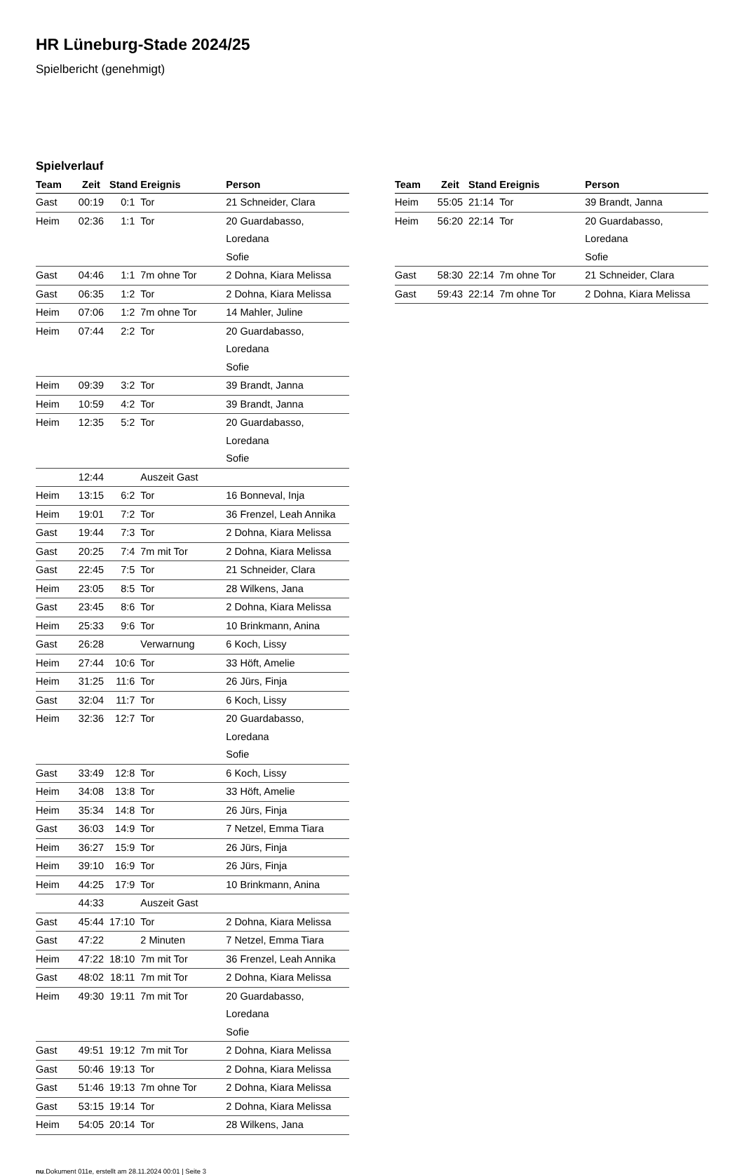HR Lüneburg-Stade 2024/25
Spielbericht (genehmigt)
Spielverlauf
| Team | Zeit | Stand | Ereignis | Person |
| --- | --- | --- | --- | --- |
| Gast | 00:19 | 0:1 | Tor | 21 Schneider, Clara |
| Heim | 02:36 | 1:1 | Tor | 20 Guardabasso, Loredana Sofie |
| Gast | 04:46 | 1:1 | 7m ohne Tor | 2 Dohna, Kiara Melissa |
| Gast | 06:35 | 1:2 | Tor | 2 Dohna, Kiara Melissa |
| Heim | 07:06 | 1:2 | 7m ohne Tor | 14 Mahler, Juline |
| Heim | 07:44 | 2:2 | Tor | 20 Guardabasso, Loredana Sofie |
| Heim | 09:39 | 3:2 | Tor | 39 Brandt, Janna |
| Heim | 10:59 | 4:2 | Tor | 39 Brandt, Janna |
| Heim | 12:35 | 5:2 | Tor | 20 Guardabasso, Loredana Sofie |
| | 12:44 | | Auszeit Gast | |
| Heim | 13:15 | 6:2 | Tor | 16 Bonneval, Inja |
| Heim | 19:01 | 7:2 | Tor | 36 Frenzel, Leah Annika |
| Gast | 19:44 | 7:3 | Tor | 2 Dohna, Kiara Melissa |
| Gast | 20:25 | 7:4 | 7m mit Tor | 2 Dohna, Kiara Melissa |
| Gast | 22:45 | 7:5 | Tor | 21 Schneider, Clara |
| Heim | 23:05 | 8:5 | Tor | 28 Wilkens, Jana |
| Gast | 23:45 | 8:6 | Tor | 2 Dohna, Kiara Melissa |
| Heim | 25:33 | 9:6 | Tor | 10 Brinkmann, Anina |
| Gast | 26:28 | | Verwarnung | 6 Koch, Lissy |
| Heim | 27:44 | 10:6 | Tor | 33 Höft, Amelie |
| Heim | 31:25 | 11:6 | Tor | 26 Jürs, Finja |
| Gast | 32:04 | 11:7 | Tor | 6 Koch, Lissy |
| Heim | 32:36 | 12:7 | Tor | 20 Guardabasso, Loredana Sofie |
| Gast | 33:49 | 12:8 | Tor | 6 Koch, Lissy |
| Heim | 34:08 | 13:8 | Tor | 33 Höft, Amelie |
| Heim | 35:34 | 14:8 | Tor | 26 Jürs, Finja |
| Gast | 36:03 | 14:9 | Tor | 7 Netzel, Emma Tiara |
| Heim | 36:27 | 15:9 | Tor | 26 Jürs, Finja |
| Heim | 39:10 | 16:9 | Tor | 26 Jürs, Finja |
| Heim | 44:25 | 17:9 | Tor | 10 Brinkmann, Anina |
| | 44:33 | | Auszeit Gast | |
| Gast | 45:44 | 17:10 | Tor | 2 Dohna, Kiara Melissa |
| Gast | 47:22 | | 2 Minuten | 7 Netzel, Emma Tiara |
| Heim | 47:22 | 18:10 | 7m mit Tor | 36 Frenzel, Leah Annika |
| Gast | 48:02 | 18:11 | 7m mit Tor | 2 Dohna, Kiara Melissa |
| Heim | 49:30 | 19:11 | 7m mit Tor | 20 Guardabasso, Loredana Sofie |
| Gast | 49:51 | 19:12 | 7m mit Tor | 2 Dohna, Kiara Melissa |
| Gast | 50:46 | 19:13 | Tor | 2 Dohna, Kiara Melissa |
| Gast | 51:46 | 19:13 | 7m ohne Tor | 2 Dohna, Kiara Melissa |
| Gast | 53:15 | 19:14 | Tor | 2 Dohna, Kiara Melissa |
| Heim | 54:05 | 20:14 | Tor | 28 Wilkens, Jana |
| Team | Zeit | Stand | Ereignis | Person |
| --- | --- | --- | --- | --- |
| Heim | 55:05 | 21:14 | Tor | 39 Brandt, Janna |
| Heim | 56:20 | 22:14 | Tor | 20 Guardabasso, Loredana Sofie |
| Gast | 58:30 | 22:14 | 7m ohne Tor | 21 Schneider, Clara |
| Gast | 59:43 | 22:14 | 7m ohne Tor | 2 Dohna, Kiara Melissa |
nu.Dokument 011e, erstellt am 28.11.2024 00:01 | Seite 3